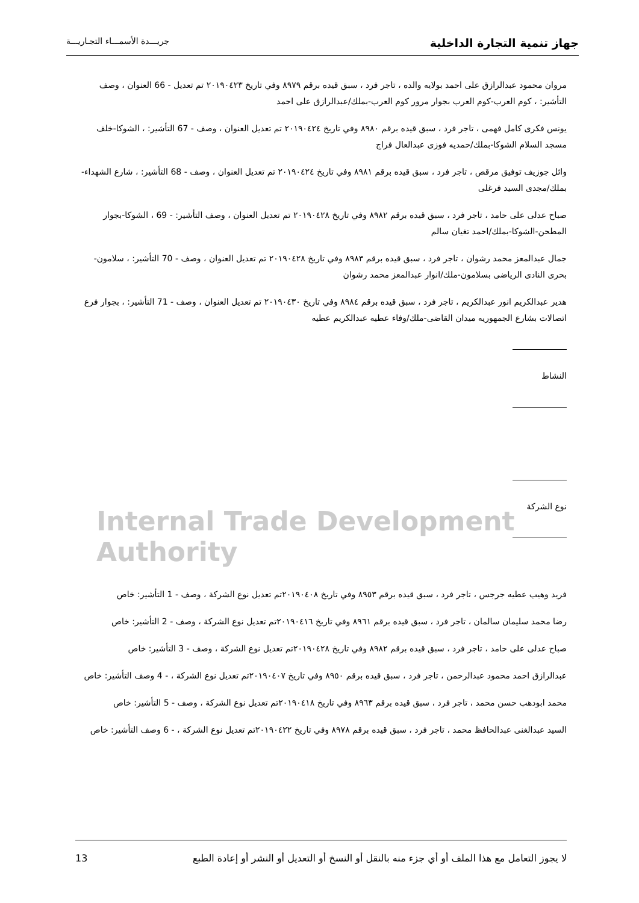جهاز تنمية التجارة الداخلية جريـــدة الأسمـــاء التجـاريـــة
Internal Trade Development Authority
مروان محمود عبدالرازق على احمد بولايه والده ، تاجر فرد ، سبق قيده برقم ٨٩٧٩ وفي تاريخ ٢٠١٩٠٤٢٣ تم تعديل - 66 العنوان ، وصف التأشير: ، كوم العرب-كوم العرب بجوار مرور كوم العرب-بملك/عبدالرازق على احمد
يونس فكرى كامل فهمى ، تاجر فرد ، سبق قيده برقم ٨٩٨٠ وفي تاريخ ٢٠١٩٠٤٢٤ تم تعديل العنوان ، وصف - 67 التأشير: ، الشوكا-خلف مسجد السلام الشوكا-بملك/حمديه فوزى عبدالعال فراج
وائل جوزيف توفيق مرقص ، تاجر فرد ، سبق قيده برقم ٨٩٨١ وفي تاريخ ٢٠١٩٠٤٢٤ تم تعديل العنوان ، وصف - 68 التأشير: ، شارع الشهداء-بملك/مجدى السيد فرغلى
صباح عدلى على حامد ، تاجر فرد ، سبق قيده برقم ٨٩٨٢ وفي تاريخ ٢٠١٩٠٤٢٨ تم تعديل العنوان ، وصف التأشير: - 69 ، الشوكا-بجوار المطحن-الشوكا-بملك/احمد تغيان سالم
جمال عبدالمعز محمد رشوان ، تاجر فرد ، سبق قيده برقم ٨٩٨٣ وفي تاريخ ٢٠١٩٠٤٢٨ تم تعديل العنوان ، وصف - 70 التأشير: ، سلامون-بحرى النادى الرياضى بسلامون-ملك/انوار عبدالمعز محمد رشوان
هدير عبدالكريم انور عبدالكريم ، تاجر فرد ، سبق قيده برقم ٨٩٨٤ وفي تاريخ ٢٠١٩٠٤٣٠ تم تعديل العنوان ، وصف - 71 التأشير: ، بجوار فرع اتصالات بشارع الجمهوريه ميدان القاضى-ملك/وفاء عطيه عبدالكريم عطيه
النشاط
نوع الشركة
فريد وهيب عطيه جرجس ، تاجر فرد ، سبق قيده برقم ٨٩٥٣ وفي تاريخ ٢٠١٩٠٤٠٨تم تعديل نوع الشركة ، وصف - 1 التأشير: خاص
رضا محمد سليمان سالمان ، تاجر فرد ، سبق قيده برقم ٨٩٦١ وفي تاريخ ٢٠١٩٠٤١٦تم تعديل نوع الشركة ، وصف - 2 التأشير: خاص
صباح عدلى على حامد ، تاجر فرد ، سبق قيده برقم ٨٩٨٢ وفي تاريخ ٢٠١٩٠٤٢٨تم تعديل نوع الشركة ، وصف - 3 التأشير: خاص
عبدالرازق احمد محمود عبدالرحمن ، تاجر فرد ، سبق قيده برقم ٨٩٥٠ وفي تاريخ ٢٠١٩٠٤٠٧تم تعديل نوع الشركة ، - 4 وصف التأشير: خاص
محمد ابودهب حسن محمد ، تاجر فرد ، سبق قيده برقم ٨٩٦٣ وفي تاريخ ٢٠١٩٠٤١٨تم تعديل نوع الشركة ، وصف - 5 التأشير: خاص
السيد عبدالغنى عبدالحافظ محمد ، تاجر فرد ، سبق قيده برقم ٨٩٧٨ وفي تاريخ ٢٠١٩٠٤٢٢تم تعديل نوع الشركة ، - 6 وصف التأشير: خاص
لا يجوز التعامل مع هذا الملف أو أي جزء منه بالنقل أو النسخ أو التعديل أو النشر أو إعادة الطبع 13